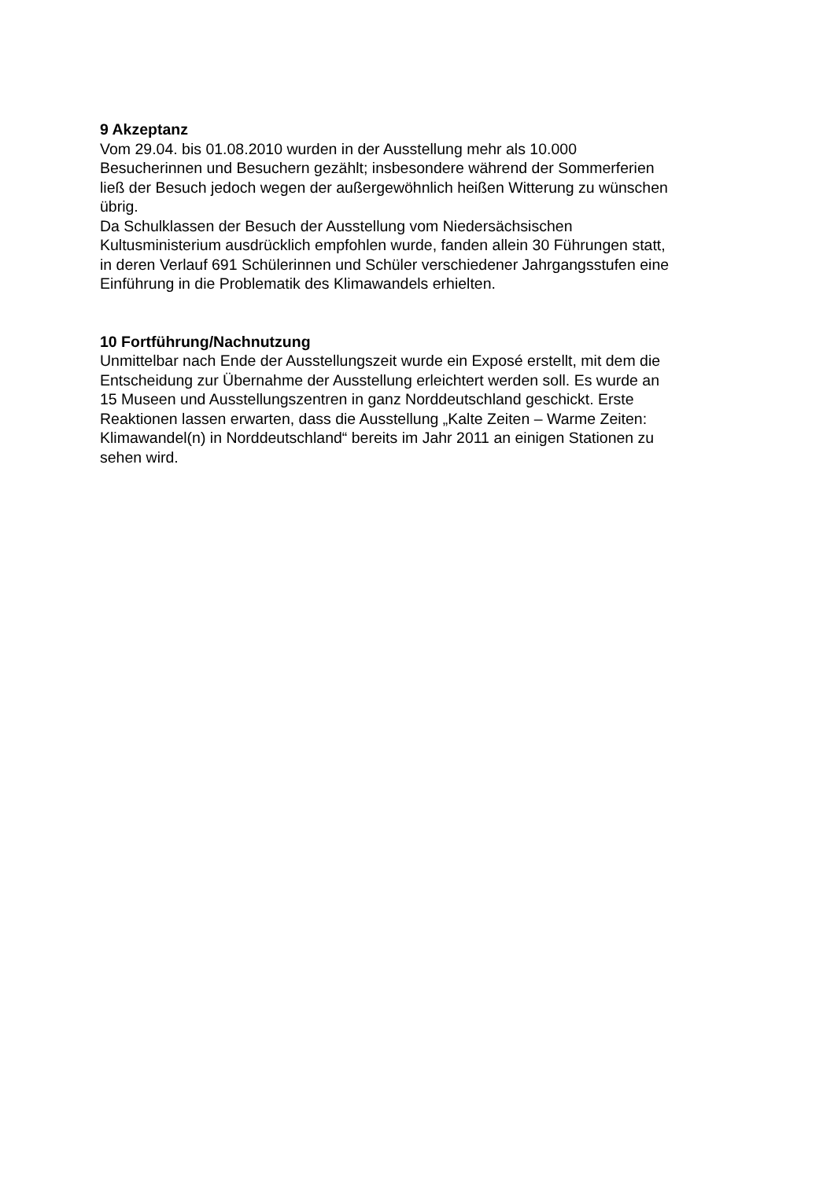9 Akzeptanz
Vom 29.04. bis 01.08.2010 wurden in der Ausstellung mehr als 10.000
Besucherinnen und Besuchern gezählt; insbesondere während der Sommerferien
ließ der Besuch jedoch wegen der außergewöhnlich heißen Witterung zu wünschen
übrig.
Da Schulklassen der Besuch der Ausstellung vom Niedersächsischen
Kultusministerium ausdrücklich empfohlen wurde, fanden allein 30 Führungen statt,
in deren Verlauf 691 Schülerinnen und Schüler verschiedener Jahrgangsstufen eine
Einführung in die Problematik des Klimawandels erhielten.
10 Fortführung/Nachnutzung
Unmittelbar nach Ende der Ausstellungszeit wurde ein Exposé erstellt, mit dem die
Entscheidung zur Übernahme der Ausstellung erleichtert werden soll. Es wurde an
15 Museen und Ausstellungszentren in ganz Norddeutschland geschickt. Erste
Reaktionen lassen erwarten, dass die Ausstellung „Kalte Zeiten – Warme Zeiten:
Klimawandel(n) in Norddeutschland“ bereits im Jahr 2011 an einigen Stationen zu
sehen wird.